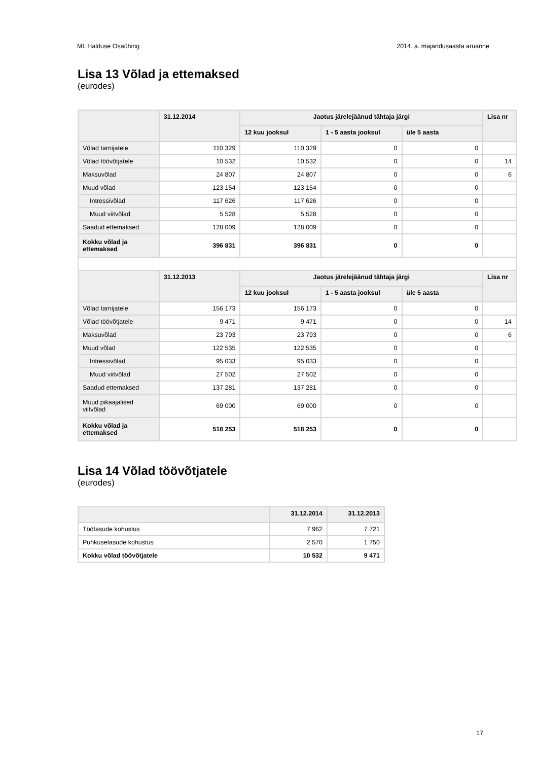ML Halduse Osaühing 2014. a. majandusaasta aruanne
Lisa 13 Võlad ja ettemaksed
(eurodes)
| | 31.12.2014 | Jaotus järelejäänud tähtaja järgi | | | Lisa nr |
| --- | --- | --- | --- | --- | --- |
| | | 12 kuu jooksul | 1 - 5 aasta jooksul | üle 5 aasta | |
| Võlad tarnijatele | 110 329 | 110 329 | 0 | 0 | |
| Võlad töövõtjatele | 10 532 | 10 532 | 0 | 0 | 14 |
| Maksuvõlad | 24 807 | 24 807 | 0 | 0 | 6 |
| Muud võlad | 123 154 | 123 154 | 0 | 0 | |
| Intressivõlad | 117 626 | 117 626 | 0 | 0 | |
| Muud viitvõlad | 5 528 | 5 528 | 0 | 0 | |
| Saadud ettemaksed | 128 009 | 128 009 | 0 | 0 | |
| Kokku võlad ja ettemaksed | 396 831 | 396 831 | 0 | 0 | |
| | 31.12.2013 | Jaotus järelejäänud tähtaja järgi | | | Lisa nr |
| | | 12 kuu jooksul | 1 - 5 aasta jooksul | üle 5 aasta | |
| Võlad tarnijatele | 156 173 | 156 173 | 0 | 0 | |
| Võlad töövõtjatele | 9 471 | 9 471 | 0 | 0 | 14 |
| Maksuvõlad | 23 793 | 23 793 | 0 | 0 | 6 |
| Muud võlad | 122 535 | 122 535 | 0 | 0 | |
| Intressivõlad | 95 033 | 95 033 | 0 | 0 | |
| Muud viitvõlad | 27 502 | 27 502 | 0 | 0 | |
| Saadud ettemaksed | 137 281 | 137 281 | 0 | 0 | |
| Muud pikaajalised viitvõlad | 69 000 | 69 000 | 0 | 0 | |
| Kokku võlad ja ettemaksed | 518 253 | 518 253 | 0 | 0 | |
Lisa 14 Võlad töövõtjatele
(eurodes)
| | 31.12.2014 | 31.12.2013 |
| --- | --- | --- |
| Töötasude kohustus | 7 962 | 7 721 |
| Puhkusetasude kohustus | 2 570 | 1 750 |
| Kokku võlad töövõtjatele | 10 532 | 9 471 |
17